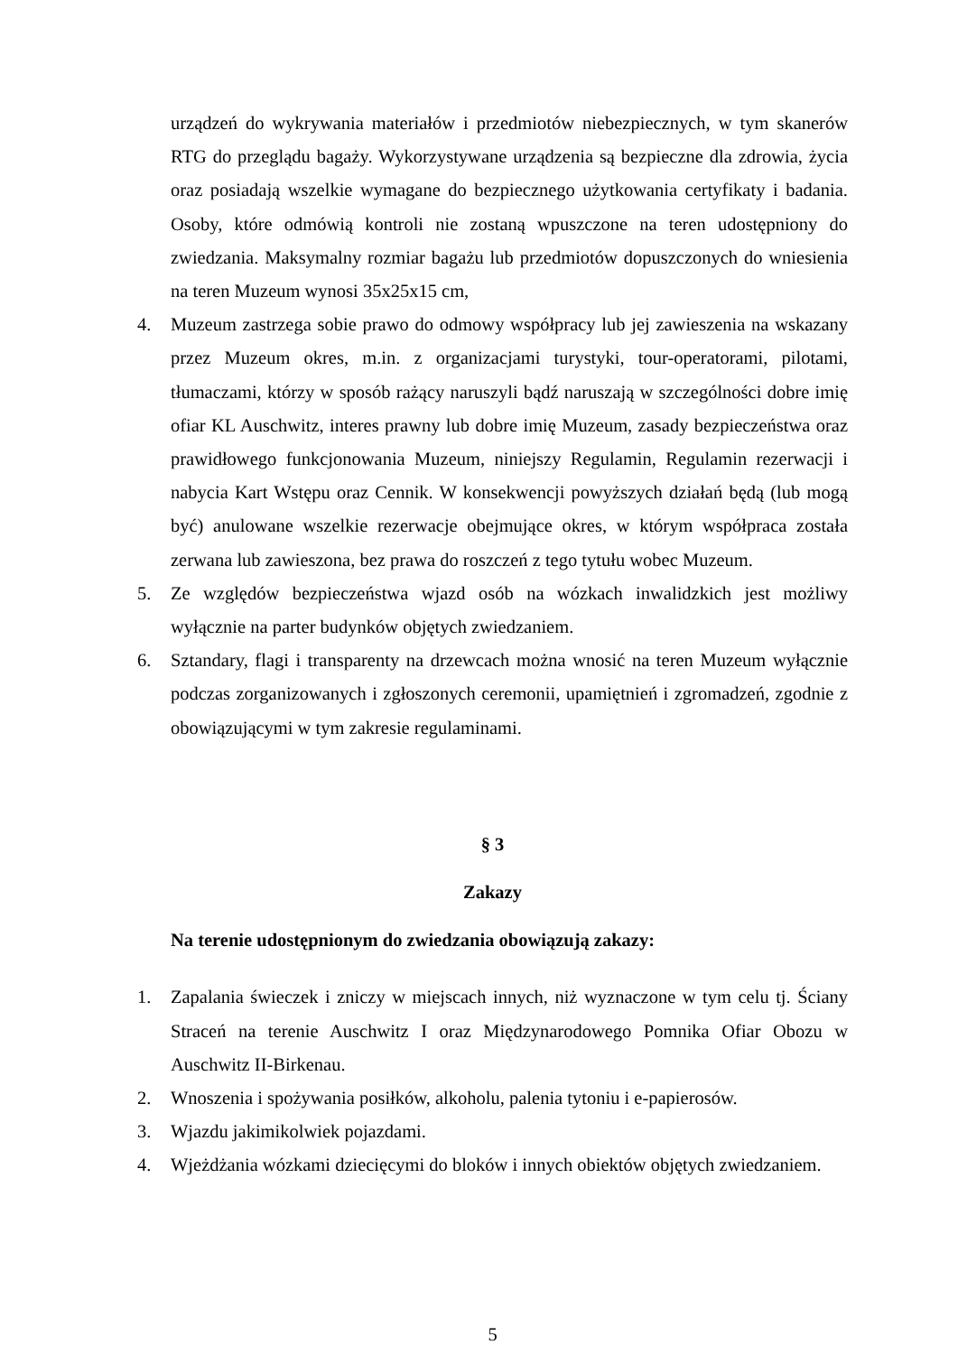urządzeń do wykrywania materiałów i przedmiotów niebezpiecznych, w tym skanerów RTG do przeglądu bagaży. Wykorzystywane urządzenia są bezpieczne dla zdrowia, życia oraz posiadają wszelkie wymagane do bezpiecznego użytkowania certyfikaty i badania. Osoby, które odmówią kontroli nie zostaną wpuszczone na teren udostępniony do zwiedzania. Maksymalny rozmiar bagażu lub przedmiotów dopuszczonych do wniesienia na teren Muzeum wynosi 35x25x15 cm,
4. Muzeum zastrzega sobie prawo do odmowy współpracy lub jej zawieszenia na wskazany przez Muzeum okres, m.in. z organizacjami turystyki, tour-operatorami, pilotami, tłumaczami, którzy w sposób rażący naruszyli bądź naruszają w szczególności dobre imię ofiar KL Auschwitz, interes prawny lub dobre imię Muzeum, zasady bezpieczeństwa oraz prawidłowego funkcjonowania Muzeum, niniejszy Regulamin, Regulamin rezerwacji i nabycia Kart Wstępu oraz Cennik. W konsekwencji powyższych działań będą (lub mogą być) anulowane wszelkie rezerwacje obejmujące okres, w którym współpraca została zerwana lub zawieszona, bez prawa do roszczeń z tego tytułu wobec Muzeum.
5. Ze względów bezpieczeństwa wjazd osób na wózkach inwalidzkich jest możliwy wyłącznie na parter budynków objętych zwiedzaniem.
6. Sztandary, flagi i transparenty na drzewcach można wnosić na teren Muzeum wyłącznie podczas zorganizowanych i zgłoszonych ceremonii, upamiętnień i zgromadzeń, zgodnie z obowiązującymi w tym zakresie regulaminami.
§ 3
Zakazy
Na terenie udostępnionym do zwiedzania obowiązują zakazy:
1. Zapalania świeczek i zniczy w miejscach innych, niż wyznaczone w tym celu tj. Ściany Straceń na terenie Auschwitz I oraz Międzynarodowego Pomnika Ofiar Obozu w Auschwitz II-Birkenau.
2. Wnoszenia i spożywania posiłków, alkoholu, palenia tytoniu i e-papierosów.
3. Wjazdu jakimikolwiek pojazdami.
4. Wjeżdżania wózkami dziecięcymi do bloków i innych obiektów objętych zwiedzaniem.
5